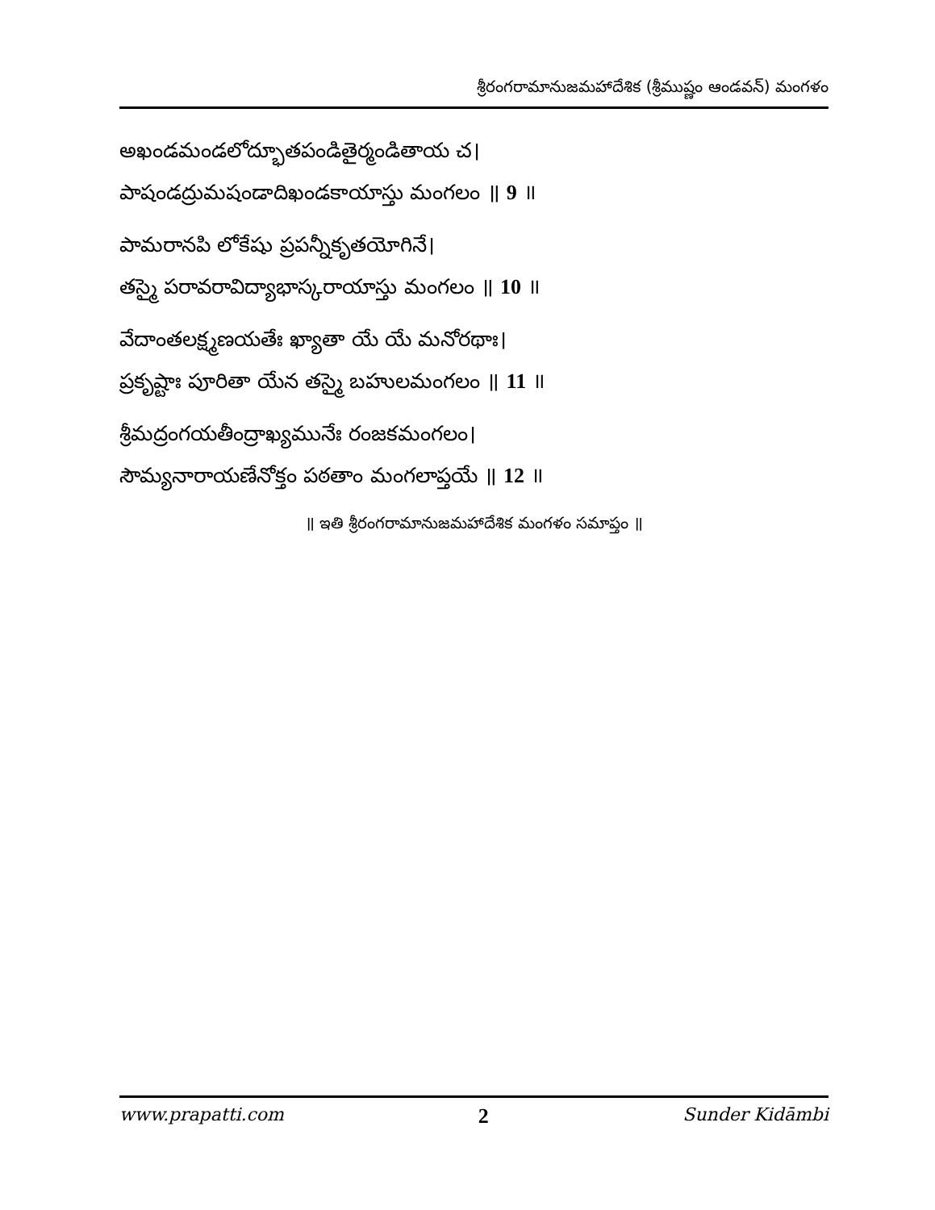శ్రీరంగరామానుజమహాదేశిక (శ్రీముష్ణం ఆండవన్) మంగళం
అఖండమండలోద్భూతపండితైర్మండితాయ చ।
పాషండద్రుమషండాదిఖండకాయాస్తు మంగలం ॥ 9 ॥
పామరానపి లోకేషు ప్రపన్నీకృతయోగినే।
తస్మై పరావరావిద్యాభాస్కరాయాస్తు మంగలం ॥ 10 ॥
వేదాంతలక్ష్మణయతేః ఖ్యాతా యే యే మనోరథాః।
ప్రకృష్టాః పూరితా యేన తస్మై బహులమంగలం ॥ 11 ॥
శ్రీమద్రంగయతీంద్రాఖ్యమునేః రంజకమంగలం।
సౌమ్యనారాయణేనోక్తం పఠతాం మంగలాప్తయే ॥ 12 ॥
॥ ఇతి శ్రీరంగరామానుజమహాదేశిక మంగళం సమాప్తం ॥
www.prapatti.com 2 Sunder Kidāmbi